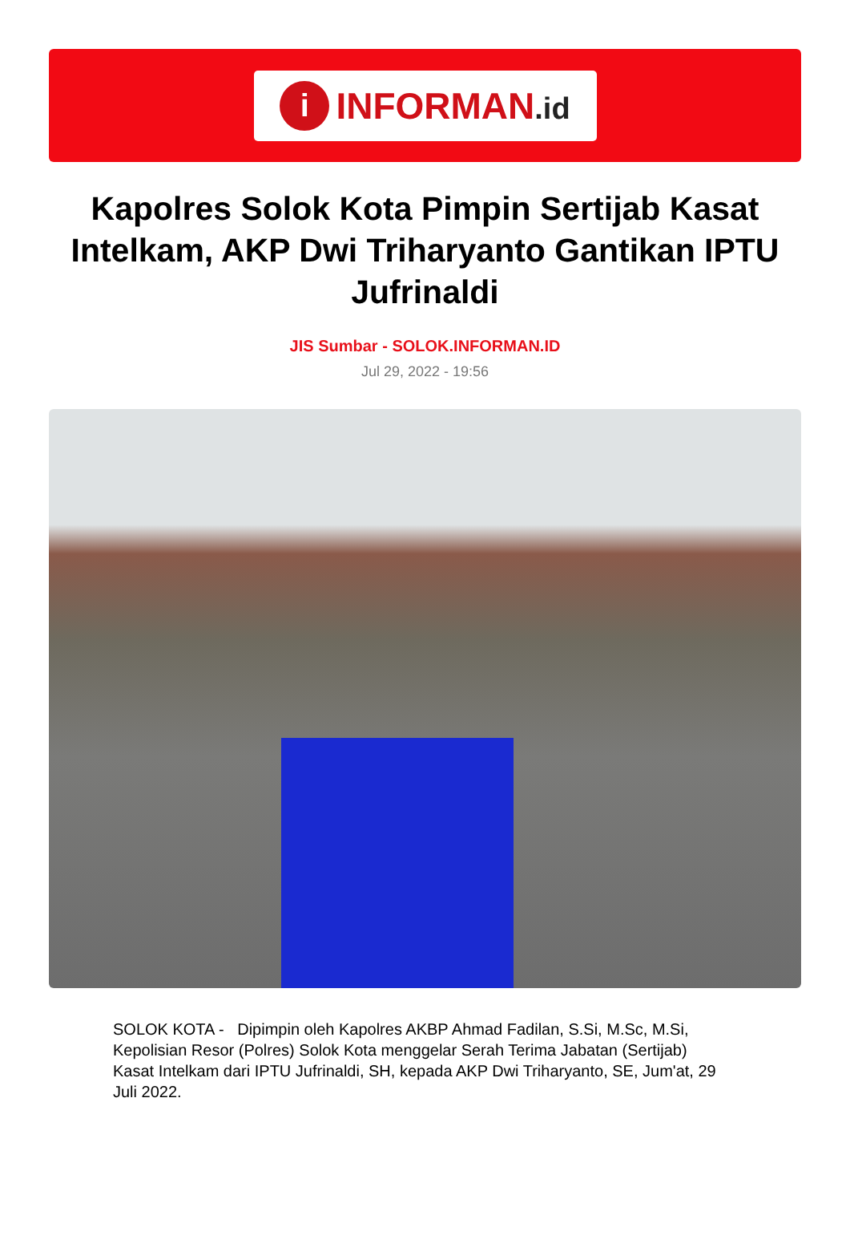i
INFORMAN.id
Kapolres Solok Kota Pimpin Sertijab Kasat Intelkam, AKP Dwi Triharyanto Gantikan IPTU Jufrinaldi
JIS Sumbar - SOLOK.INFORMAN.ID
Jul 29, 2022 - 19:56
SOLOK KOTA - Dipimpin oleh Kapolres AKBP Ahmad Fadilan, S.Si, M.Sc, M.Si, Kepolisian Resor (Polres) Solok Kota menggelar Serah Terima Jabatan (Sertijab) Kasat Intelkam dari IPTU Jufrinaldi, SH, kepada AKP Dwi Triharyanto, SE, Jum'at, 29 Juli 2022.